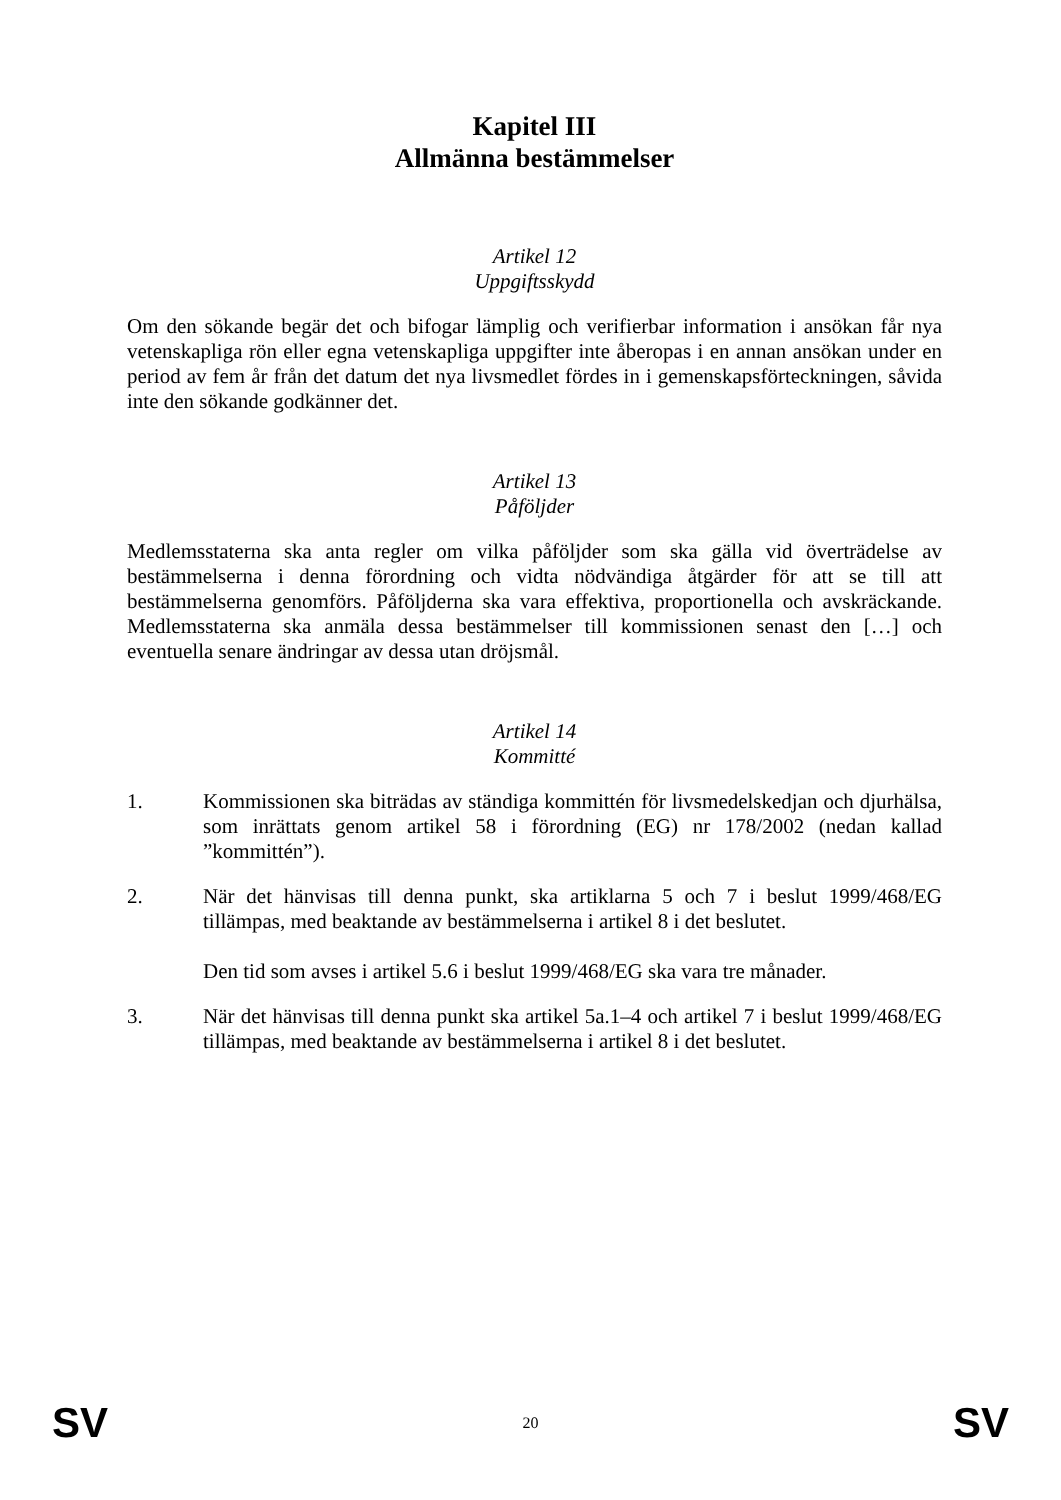Kapitel III
Allmänna bestämmelser
Artikel 12
Uppgiftsskydd
Om den sökande begär det och bifogar lämplig och verifierbar information i ansökan får nya vetenskapliga rön eller egna vetenskapliga uppgifter inte åberopas i en annan ansökan under en period av fem år från det datum det nya livsmedlet fördes in i gemenskapsförteckningen, såvida inte den sökande godkänner det.
Artikel 13
Påföljder
Medlemsstaterna ska anta regler om vilka påföljder som ska gälla vid överträdelse av bestämmelserna i denna förordning och vidta nödvändiga åtgärder för att se till att bestämmelserna genomförs. Påföljderna ska vara effektiva, proportionella och avskräckande. Medlemsstaterna ska anmäla dessa bestämmelser till kommissionen senast den […] och eventuella senare ändringar av dessa utan dröjsmål.
Artikel 14
Kommitté
1. Kommissionen ska biträdas av ständiga kommittén för livsmedelskedjan och djurhälsa, som inrättats genom artikel 58 i förordning (EG) nr 178/2002 (nedan kallad ”kommittén”).
2. När det hänvisas till denna punkt, ska artiklarna 5 och 7 i beslut 1999/468/EG tillämpas, med beaktande av bestämmelserna i artikel 8 i det beslutet.
Den tid som avses i artikel 5.6 i beslut 1999/468/EG ska vara tre månader.
3. När det hänvisas till denna punkt ska artikel 5a.1–4 och artikel 7 i beslut 1999/468/EG tillämpas, med beaktande av bestämmelserna i artikel 8 i det beslutet.
SV 20 SV